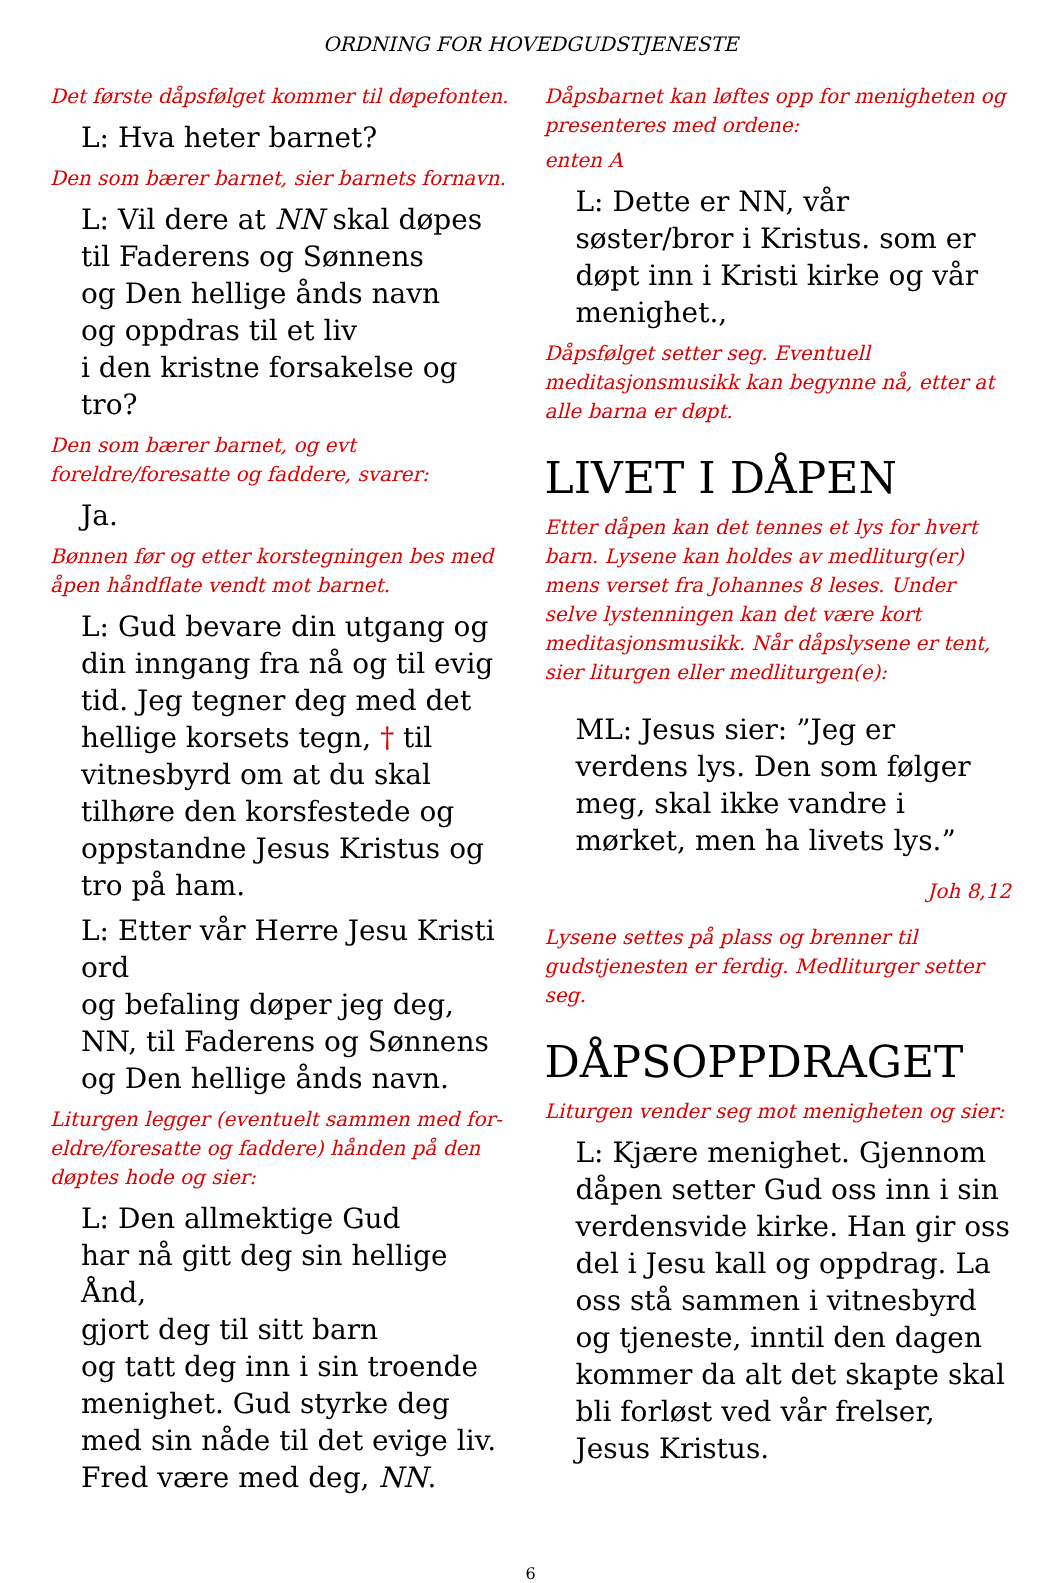ORDNING FOR HOVEDGUDSTJENESTE
Det første dåpsfølget kommer til døpefonten.
L: Hva heter barnet?
Den som bærer barnet, sier barnets fornavn.
L: Vil dere at NN skal døpes
til Faderens og Sønnens
og Den hellige ånds navn
og oppdras til et liv
i den kristne forsakelse og tro?
Den som bærer barnet, og evt foreldre/foresatte og faddere, svarer:
Ja.
Bønnen før og etter korstegningen bes med åpen håndflate vendt mot barnet.
L: Gud bevare din utgang og din inngang fra nå og til evig tid. Jeg tegner deg med det hellige korsets tegn, † til vitnesbyrd om at du skal tilhøre den korsfestede og oppstandne Jesus Kristus og tro på ham.
L: Etter vår Herre Jesu Kristi ord
og befaling døper jeg deg,
NN, til Faderens og Sønnens
og Den hellige ånds navn.
Liturgen legger (eventuelt sammen med for-eldre/foresatte og faddere) hånden på den døptes hode og sier:
L: Den allmektige Gud
har nå gitt deg sin hellige Ånd,
gjort deg til sitt barn
og tatt deg inn i sin troende menighet. Gud styrke deg med sin nåde til det evige liv.
Fred være med deg, NN.
Dåpsbarnet kan løftes opp for menigheten og presenteres med ordene:
enten A
L: Dette er NN, vår søster/bror i Kristus. som er døpt inn i Kristi kirke og vår menighet.,
Dåpsfølget setter seg. Eventuell meditasjonsmusikk kan begynne nå, etter at alle barna er døpt.
LIVET I DÅPEN
Etter dåpen kan det tennes et lys for hvert barn. Lysene kan holdes av medliturg(er) mens verset fra Johannes 8 leses. Under selve lystenningen kan det være kort meditasjonsmusikk. Når dåpslysene er tent, sier liturgen eller medliturgen(e):
ML: Jesus sier: ”Jeg er verdens lys. Den som følger meg, skal ikke vandre i mørket, men ha livets lys.”
Joh 8,12
Lysene settes på plass og brenner til gudstjenesten er ferdig. Medliturger setter seg.
DÅPSOPPDRAGET
Liturgen vender seg mot menigheten og sier:
L: Kjære menighet. Gjennom dåpen setter Gud oss inn i sin verdensvide kirke. Han gir oss del i Jesu kall og oppdrag. La oss stå sammen i vitnesbyrd og tjeneste, inntil den dagen kommer da alt det skapte skal bli forløst ved vår frelser, Jesus Kristus.
6